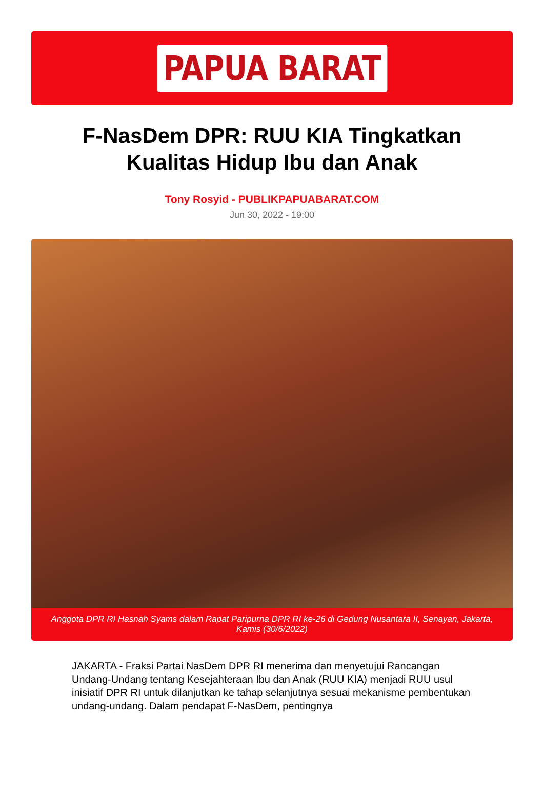PAPUA BARAT
F-NasDem DPR: RUU KIA Tingkatkan Kualitas Hidup Ibu dan Anak
Tony Rosyid - PUBLIKPAPUABARAT.COM
Jun 30, 2022 - 19:00
Anggota DPR RI Hasnah Syams dalam Rapat Paripurna DPR RI ke-26 di Gedung Nusantara II, Senayan, Jakarta, Kamis (30/6/2022)
JAKARTA - Fraksi Partai NasDem DPR RI menerima dan menyetujui Rancangan Undang-Undang tentang Kesejahteraan Ibu dan Anak (RUU KIA) menjadi RUU usul inisiatif DPR RI untuk dilanjutkan ke tahap selanjutnya sesuai mekanisme pembentukan undang-undang. Dalam pendapat F-NasDem, pentingnya